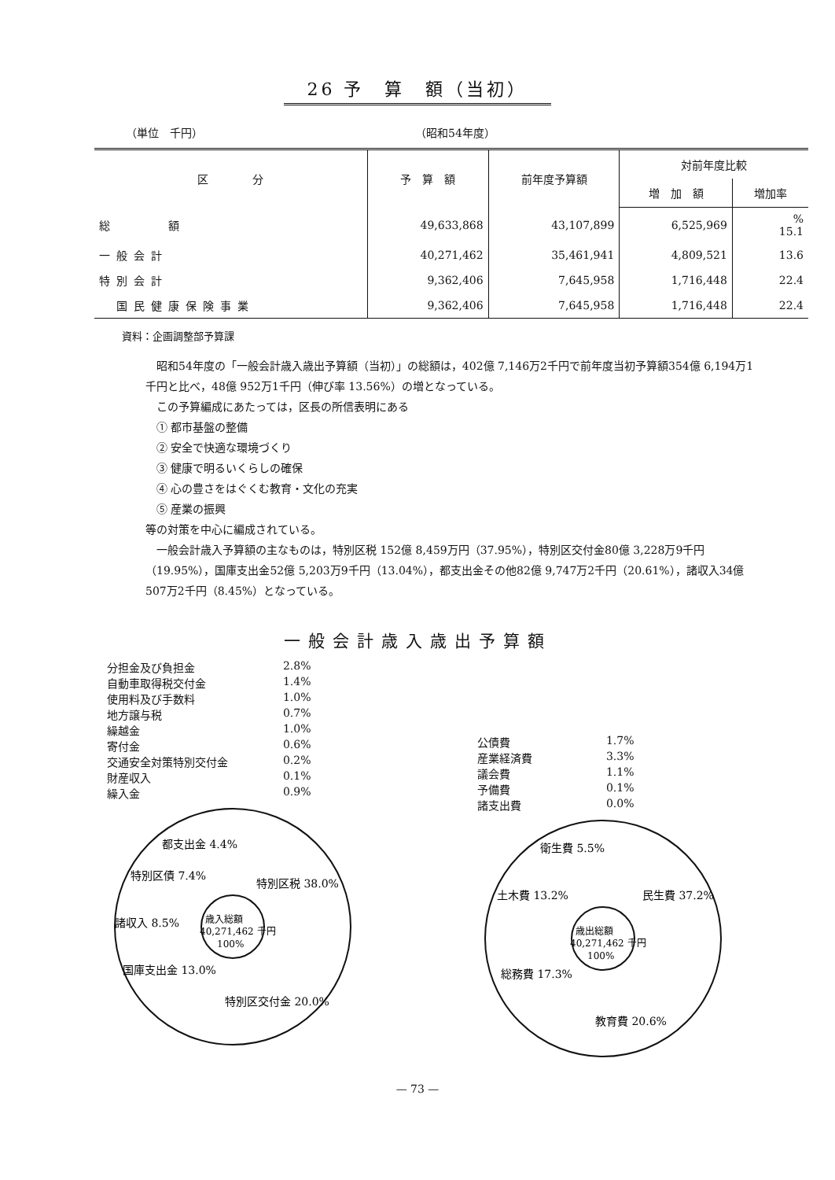26 予　算　額（当初）
（単位　千円） （昭和54年度）
| 区 分 | 予 算 額 | 前年度予算額 | 対前年度比較 | |
| --- | --- | --- | --- | --- |
| | | | 増 加 額 | 増加率 |
| 総 額 | 49,633,868 | 43,107,899 | 6,525,969 | % 15.1 |
| 一般会計 | 40,271,462 | 35,461,941 | 4,809,521 | 13.6 |
| 特別会計 | 9,362,406 | 7,645,958 | 1,716,448 | 22.4 |
| 国民健康保険事業 | 9,362,406 | 7,645,958 | 1,716,448 | 22.4 |
資料：企画調整部予算課
昭和54年度の「一般会計歳入歳出予算額（当初）」の総額は，402億 7,146万2千円で前年度当初予算額354億 6,194万1千円と比べ，48億 952万1千円（伸び率 13.56%）の増となっている。
この予算編成にあたっては，区長の所信表明にある
① 都市基盤の整備
② 安全で快適な環境づくり
③ 健康で明るいくらしの確保
④ 心の豊さをはぐくむ教育・文化の充実
⑤ 産業の振興
等の対策を中心に編成されている。
一般会計歳入予算額の主なものは，特別区税 152億 8,459万円（37.95%），特別区交付金80億 3,228万9千円（19.95%），国庫支出金52億 5,203万9千円（13.04%），都支出金その他82億 9,747万2千円（20.61%），諸収入34億 507万2千円（8.45%）となっている。
一般会計歳入歳出予算額
分担金及び負担金 2.8%
自動車取得税交付金 1.4%
使用料及び手数料 1.0%
地方譲与税 0.7%
繰越金 1.0%
寄付金 0.6%
交通安全対策特別交付金 0.2%
財産収入 0.1%
繰入金 0.9%
特別区税 38.0%
特別区交付金 20.0%
国庫支出金 13.0%
諸収入 8.5%
特別区債 7.4%
都支出金 4.4%
歳入総額
40,271,462 千円
100%
公債費 1.7%
産業経済費 3.3%
議会費 1.1%
予備費 0.1%
諸支出費 0.0%
民生費 37.2%
教育費 20.6%
総務費 17.3%
土木費 13.2%
衛生費 5.5%
歳出総額
40,271,462 千円
100%
— 73 —